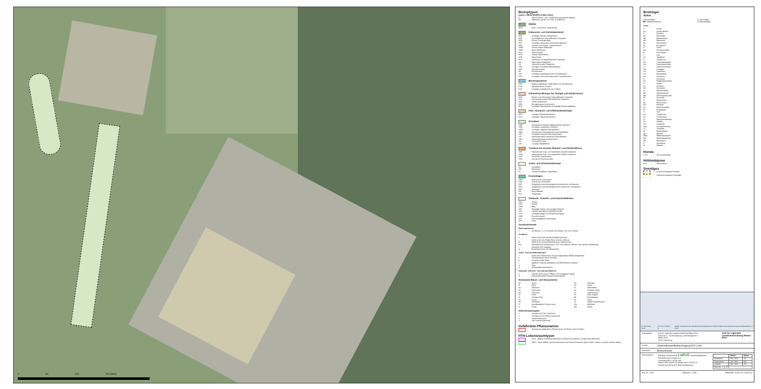0 50 100 200 Meter
Biotoptypen
(nach v. DRACHENFELS März 2021)
§
§w nach § 30 Abs. 2 Nr. 1 BNatSchG geschützte Biotope
Wallhecke gemäß § 22 Abs. 3 NNatSchG
Wälder
WEG Erlen- und Eschen-Galeriewald
Gebüsche- und Gehölzbestände
BAZ
BFR
BRR
BRS
BRK
HWM
HWB
HFS
HFM
HFB
HFX
HN
HX
HBE
HBA
BE
HPS
HPX Sonstiges Weiden-Ufergebüsch
Feuchtgebüsch nährstoffreicher Standorte
Rubus-/Lianengestrüpp
Sonstiges naturnahes Sukzessionsgebüsch
Gebüsch aus Später Traubenkirsche
Strauch-Baum-Wallhecke
Baum-Wallhecke
Strauchhecke
Strauch-Baumhecke
Baumhecke
Feldhecke mit standortfremden Gehölzen
Naturnahes Feldgehölz
Standortfremdes Feldgehölz
Sonstiger Einzelbaum/Baumgruppe
Allee/Baumreihe
Einzelstrauch
Sonstiger standortgerechter Gehölzbestand
Sonstiger nicht standortgerechter Gehölzbestand
Binnengewässer
FMS
FGR
FGZ Mäßig ausgebauter Tieflandbach mit Sandsubstrat
Nährstoffreicher Graben
Sonstiger vegetationsarmer Graben
Gehölzfreie Biotope der Sümpfe und Niedermoore
NSB
NSS
NRS
NRG
NPZ Binsen- und Simsenried nährstoffreicher Standorte
Hochstaudensumpf nährstoffreicher Standorte
Schilf-Landröhricht
Rohrglanzgras-Landröhricht
Sonstiger Nassstandort mit krautiger Pioniervegetation
Fels-, Gesteins- und Offenbodenbiotope
DOS
DOZ Sandiger Offenbodenbereich
Sonstiger Offenbodenbereich
Grünland
GMF
GMS
GNW
GEM
GEF
GIT
GIM
GA
GW Mesophiles Grünland mäßig feuchter Standorte
Sonstiges mesophiles Grünland
Sonstiges mageres Nassgrünland
Artenarmes Extensivgrünland auf Moorböden
Sonstiges feuchtes Extensivgrünland
Intensivgrünland trockenerer Mineralböden
Intensivgrünland auf Moorböden
Grünland-Einsaat
Sonstige Weidefläche
Trockene bis feuchte Stauden- und Ruderalfluren
UHF
UHM
UHN
UHB Halbruderale Gras- und Staudenflur feuchter Standorte
Halbruderale Gras- und Staudenflur mittlerer Standorte
Nitrophiler Staudensaum
Artenarme Brennnesselflur
Acker- und Gartenbaubiotope
AS
AM
EL Sandacker
Mooracker
Landwirtschaftliche Lagerfläche
Grünanlagen
GRR
GRA
BZE
BZN
BZH
ER
PTG Artenreicher Scherrasen
Artenarmer Scherrasen
Ziergebüsch aus überwiegend einheimischen Gehölzarten
Ziergebüsch aus überwiegend nicht heimischen Gehölzarten
Zierhecke
Beet /Rabatte
Tiergehege
Gebäude, Verkehrs- und Industrieflächen
OVS
OVB
OVW
OFZ
ODL
OKZ
OMB
OYJ
OYH Straße
Brücke
Weg
Befestigte Fläche mit sonstiger Nutzung
Ländlich geprägtes Dorfgebiet/Gehöft
Sonstige Anlage zur Energieversorgung
Brunnenschacht
Hochsitz/jagdliche Einrichtung
Hütte
Zusatzmerkmale
Binnengewässer
2 bei Bächen: 1–<5 m Breite, bei Flüssen: 30–100 m Breite
Grünland
b
j
m
mw
t
w Brache (ehemals landwirtschaftlich genutzt)
hoher Anteil von Flatter-Binse (Juncus effusus)
Mahd (evtl. mit Nachbeweidung ab Spätsommer)
Mähweide (mit Wiesenarten; i.d.R. eine Mahd im Mai bis Juni, danach Beweidung)
Beetrelief (mit Grüppen)
Beweidung (evtl. mit Pflegemahd)
Acker- und Gartenbaubiotope
+
b
g
j
m
w Acker bzw. Ackerränder mit gut ausgeprägter Wildkrautvegetation
Schwarzbrache (ohne Einsaat)
Getreide (außer Mais)
jagdliche Nutzung (Wildacker) und Bienenfutter-Ansaaten
Mais
wiesenartige Ackerbrache
Gebäude, Verkehrs- und Industrieflächen
a
w Asphalt, Beton (auch Pflaster mit versiegelten Fugen)
wassergebundene Decke/Lockermaterial
Dominante Baum- und Straucharten
Ah
Bi
Bu
Eb
Eg
Ei
Er
Es
Fb
Ff
Fi Ahorn
Birke
Rotbuche
Eberesche
Grau-Erle
Eiche
Schwarz-Erle
Esche
Faulbaum
fremdländische Fichten-Arten
Fichte Ho
Hs
Ki
Ks
Kv
Pz
Rk
Ta
Ts
Wd
We Holunder
Hasel
Wald-Kiefer
Schwarz-Kiefer
Vogel-Kirsche
Zitter-Pappel
Rosskastanie
Tanne
Späte Traubenkirsche
Weißdorn
Weide
Altersstrukturtypen
1
2
3
4 Stangenholz, inkl. Gertenholz
Schwaches bis mittleres Baumholz
Starkes Baumholz
Sehr starkes Baumholz
Gefährdete Pflanzenarten
Vorkommen gefährdeter Pflanzenarten der Roten Listen (D/Nds.)
FFH-Lebensraumtypen
6510 - Magere Flachland-Mähwiesen (Alopecurus pratensis, Sanguisorba officinalis)
91E0* - Auen-Wälder mit Alnus glutinosa und Fraxinus excelsior (Alno-Padion, Alnion in-canae, Salicion albae)
Brutvögel
Status
● Brutverdacht ▲ Durchzügler ⬟ Brutzeitfeststellung ▲ Nahrungsgast
Arten
A
Au
B
Ba
Blk
Bm
Bp
Bs
D
Dg
Ei
F
Fa
G
Gb
Gg
Gr
Gra
Grr
Hä
Hot
K
Kg
Ki
Ku
Kw
M
Mb
Mg
Nt
R
Rk
Rm
Rs
Rt
S
Sd
Se
St
Sti
Sto
Swk
Tf
W
Wa
Waw
Wd
Ws
Z
Zi Amsel
Austernfischer
Buchfink
Bachstelze
Blaukehlchen
Blaumeise
Baumpieper
Buntspecht
Dohle
Dorngrasmücke
Eichelhäher
Fitis
Jagdfasan
Goldammer
Gartenbaumläufer
Gartengrasmücke
Gartenrotschwanz
Graugans
Graureiher
Bluthänfling
Hohltaube
Kohlmeise
Klappergrasmücke
Kiebitz
Kuckuck
Kornweihe
Mehlschwalbe
Mäusebussard
Mönchsgrasmücke
Neuntöter
Rotkehlchen
Rabenkrähe
Rotmilan
Rauchschwalbe
Ringeltaube
Star
Singdrossel
Schleiereule
Wiesenschafstelze
Stieglitz
Stockente
Schwarzkehlchen
Turmfalke
Wiesenpieper
Wachtel
Waldwasserläufer
Wacholderdrossel
Weißstorch
Zaunkönig
Zilpzalp
Horste
◎ Nr. Horst (unbesetzt)
Höhlenbäume
● Nr. Höhlenbaum
Sonstiges
Untersuchungsraum Biotope
Untersuchungsraum Brutvögel
0 1.000 2.000 4.000 1 2 3 4 5 6 7 8 9 10 11 Quelle: Auszug aus den Geodaten des Landesamtes für Geoinformation und Landesvermessung Niedersachsen, © 2024
Auftraggeber: Amt für regionale Landesentwicklung Weser-Ems
Dezernat 4 – Flurbereinigung, Landmanagement
Markt 15/16
26122 Oldenburg Amt für regionale Landesentwicklung Weser-Ems
Projekt: Unternehmensflurbereinigung A20 Lehe
Planinhalt: Bestandsplan
Planverfasser:
Planungs-Gemeinschaft LaReG Landschaftsplanung Rekultivierung Grünplanung
Lortzingstraße 8, 26789 Leer
Telefon 0491 99233720 Telefax 0531-707156-15
Internet www.lareg.de E-Mail info@lareg.de
| | Datum | Name |
| --- | --- | --- |
| Bearbeitet: | Okt. 2024 | JB |
| Gezeichnet: | Okt. 2024 | CB |
| Geprüft: | Okt. 2024 | GR |
| Plan-Nr.: 1, S. 5/11 | | |
Proj.-Nr.: 2158 Maßstab: 1:1.000 Blattgröße: 42,00 cm x 116,00 cm